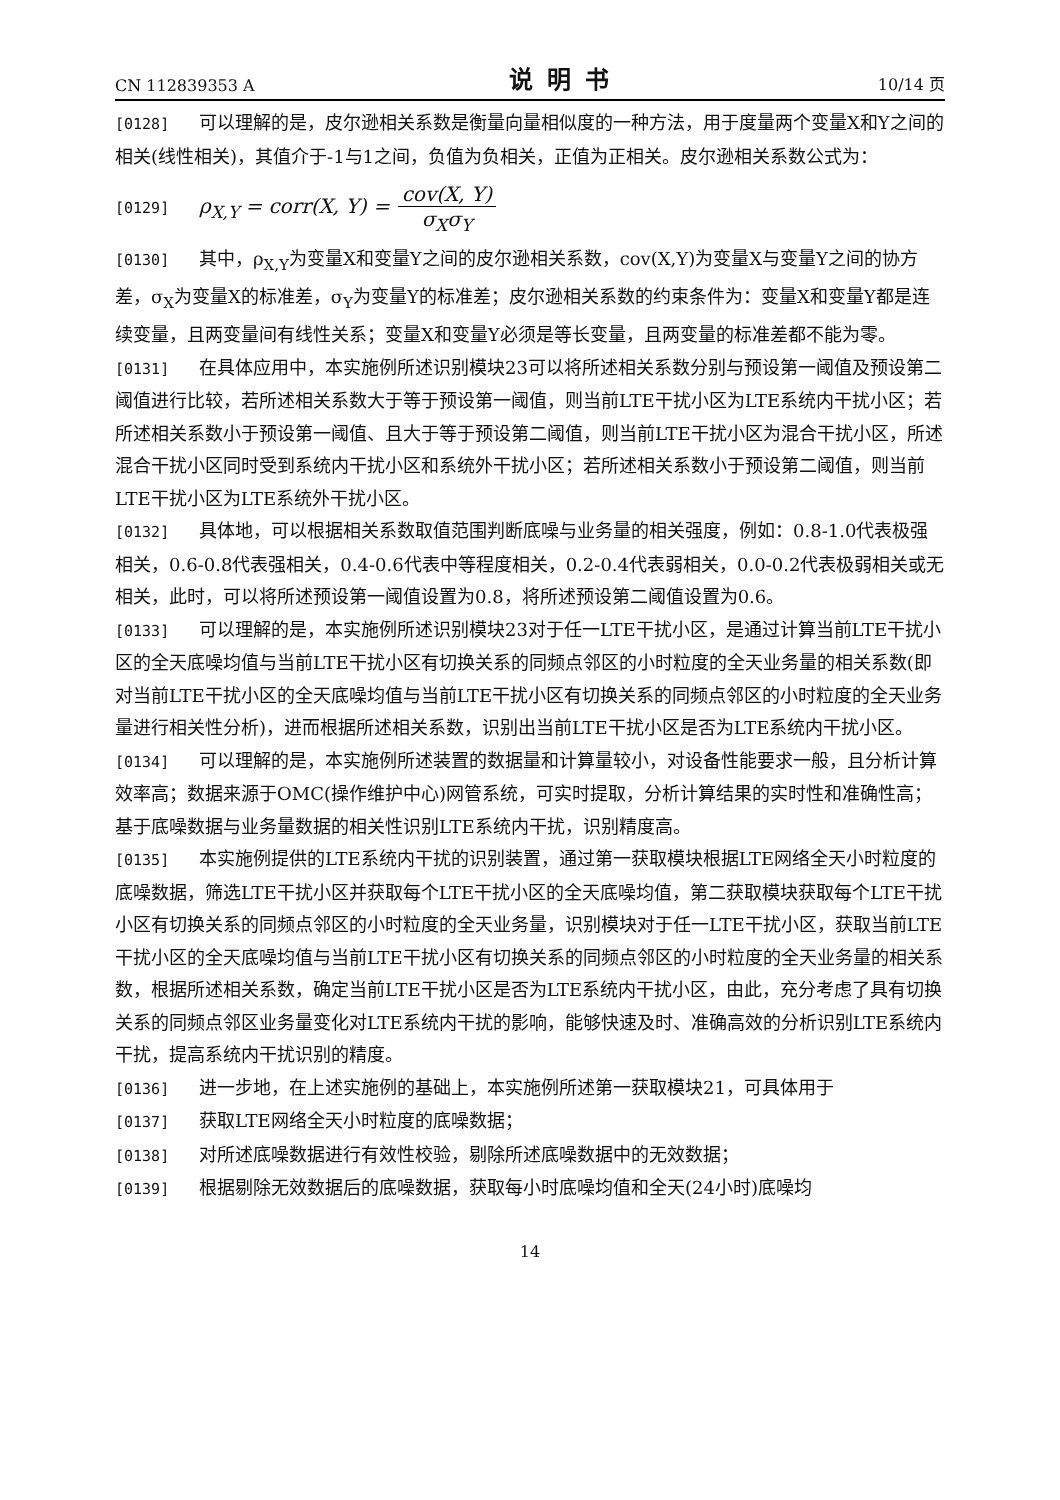CN 112839353 A 说明书 10/14 页
[0128] 可以理解的是，皮尔逊相关系数是衡量向量相似度的一种方法，用于度量两个变量X和Y之间的相关(线性相关)，其值介于-1与1之间，负值为负相关，正值为正相关。皮尔逊相关系数公式为：
[0129] ρ<sub>X,Y</sub> = corr(X, Y) = cov(X, Y) σ<sub>X</sub>σ<sub>Y</sub>
[0130] 其中，ρ<sub>X,Y</sub>为变量X和变量Y之间的皮尔逊相关系数，cov(X,Y)为变量X与变量Y之间的协方差，σ<sub>X</sub>为变量X的标准差，σ<sub>Y</sub>为变量Y的标准差；皮尔逊相关系数的约束条件为：变量X和变量Y都是连续变量，且两变量间有线性关系；变量X和变量Y必须是等长变量，且两变量的标准差都不能为零。
[0131] 在具体应用中，本实施例所述识别模块23可以将所述相关系数分别与预设第一阈值及预设第二阈值进行比较，若所述相关系数大于等于预设第一阈值，则当前LTE干扰小区为LTE系统内干扰小区；若所述相关系数小于预设第一阈值、且大于等于预设第二阈值，则当前LTE干扰小区为混合干扰小区，所述混合干扰小区同时受到系统内干扰小区和系统外干扰小区；若所述相关系数小于预设第二阈值，则当前LTE干扰小区为LTE系统外干扰小区。
[0132] 具体地，可以根据相关系数取值范围判断底噪与业务量的相关强度，例如：0.8-1.0代表极强相关，0.6-0.8代表强相关，0.4-0.6代表中等程度相关，0.2-0.4代表弱相关，0.0-0.2代表极弱相关或无相关，此时，可以将所述预设第一阈值设置为0.8，将所述预设第二阈值设置为0.6。
[0133] 可以理解的是，本实施例所述识别模块23对于任一LTE干扰小区，是通过计算当前LTE干扰小区的全天底噪均值与当前LTE干扰小区有切换关系的同频点邻区的小时粒度的全天业务量的相关系数(即对当前LTE干扰小区的全天底噪均值与当前LTE干扰小区有切换关系的同频点邻区的小时粒度的全天业务量进行相关性分析)，进而根据所述相关系数，识别出当前LTE干扰小区是否为LTE系统内干扰小区。
[0134] 可以理解的是，本实施例所述装置的数据量和计算量较小，对设备性能要求一般，且分析计算效率高；数据来源于OMC(操作维护中心)网管系统，可实时提取，分析计算结果的实时性和准确性高；基于底噪数据与业务量数据的相关性识别LTE系统内干扰，识别精度高。
[0135] 本实施例提供的LTE系统内干扰的识别装置，通过第一获取模块根据LTE网络全天小时粒度的底噪数据，筛选LTE干扰小区并获取每个LTE干扰小区的全天底噪均值，第二获取模块获取每个LTE干扰小区有切换关系的同频点邻区的小时粒度的全天业务量，识别模块对于任一LTE干扰小区，获取当前LTE干扰小区的全天底噪均值与当前LTE干扰小区有切换关系的同频点邻区的小时粒度的全天业务量的相关系数，根据所述相关系数，确定当前LTE干扰小区是否为LTE系统内干扰小区，由此，充分考虑了具有切换关系的同频点邻区业务量变化对LTE系统内干扰的影响，能够快速及时、准确高效的分析识别LTE系统内干扰，提高系统内干扰识别的精度。
[0136] 进一步地，在上述实施例的基础上，本实施例所述第一获取模块21，可具体用于
[0137] 获取LTE网络全天小时粒度的底噪数据；
[0138] 对所述底噪数据进行有效性校验，剔除所述底噪数据中的无效数据；
[0139] 根据剔除无效数据后的底噪数据，获取每小时底噪均值和全天(24小时)底噪均
14